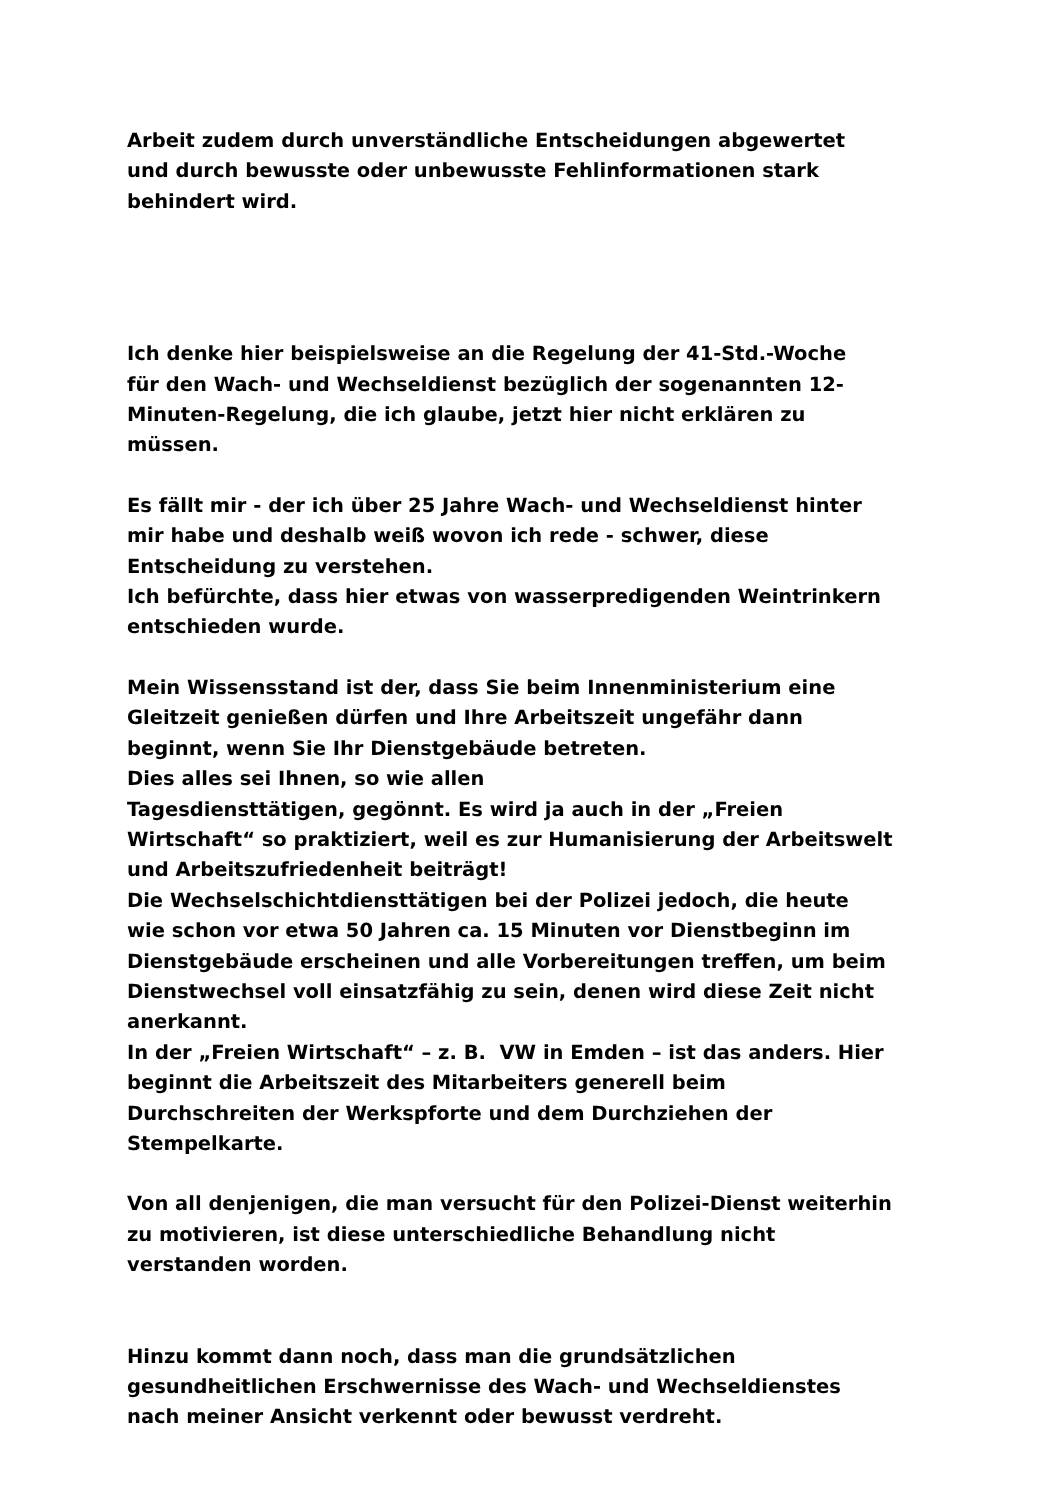Arbeit zudem durch unverständliche Entscheidungen abgewertet
und durch bewusste oder unbewusste Fehlinformationen stark
behindert wird.
Ich denke hier beispielsweise an die Regelung der 41-Std.-Woche
für den Wach- und Wechseldienst bezüglich der sogenannten 12-
Minuten-Regelung, die ich glaube, jetzt hier nicht erklären zu
müssen.
Es fällt mir - der ich über 25 Jahre Wach- und Wechseldienst hinter
mir habe und deshalb weiß wovon ich rede - schwer, diese
Entscheidung zu verstehen.
Ich befürchte, dass hier etwas von wasserpredigenden Weintrinkern
entschieden wurde.
Mein Wissensstand ist der, dass Sie beim Innenministerium eine
Gleitzeit genießen dürfen und Ihre Arbeitszeit ungefähr dann
beginnt, wenn Sie Ihr Dienstgebäude betreten.
Dies alles sei Ihnen, so wie allen
Tagesdiensttätigen, gegönnt. Es wird ja auch in der „Freien
Wirtschaft“ so praktiziert, weil es zur Humanisierung der Arbeitswelt
und Arbeitszufriedenheit beiträgt!
Die Wechselschichtdiensttätigen bei der Polizei jedoch, die heute
wie schon vor etwa 50 Jahren ca. 15 Minuten vor Dienstbeginn im
Dienstgebäude erscheinen und alle Vorbereitungen treffen, um beim
Dienstwechsel voll einsatzfähig zu sein, denen wird diese Zeit nicht
anerkannt.
In der „Freien Wirtschaft“ – z. B. VW in Emden – ist das anders. Hier
beginnt die Arbeitszeit des Mitarbeiters generell beim
Durchschreiten der Werkspforte und dem Durchziehen der
Stempelkarte.
Von all denjenigen, die man versucht für den Polizei-Dienst weiterhin
zu motivieren, ist diese unterschiedliche Behandlung nicht
verstanden worden.
Hinzu kommt dann noch, dass man die grundsätzlichen
gesundheitlichen Erschwernisse des Wach- und Wechseldienstes
nach meiner Ansicht verkennt oder bewusst verdreht.